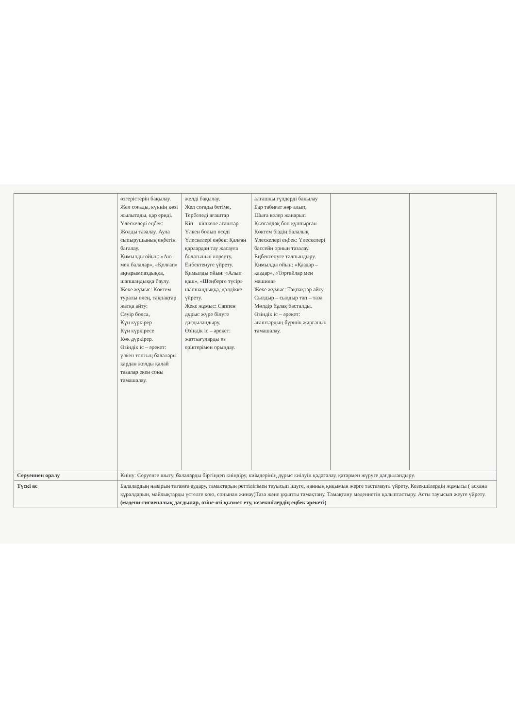| | өзгерістерін бақылау. Жел соғады, күннің көзі жылытады, қар ериді. Үлескелері еңбек: Жолды тазалау. Аула сыпырушының еңбегін бағалау. Қимылды ойын: «Аю мен балалар», «Қолғап» аңғарымпаздыққа, шапшаңдыққа баулу. Жеке жұмыс: Көктем туралы өлең, тақпақтар жатқа айту: Сәуір болса, Күн күркірер Күн күркіресе Көк дүркірер. Өзіндік іс – әрекет: үлкен топтың балалары қардан жолды қалай тазалар екен соны тамашалау. | желді бақылау. Жел соғады бетіме, Тербеледі ағаштар Кіп – кішкене ағаштар Үлкен болып өседі Үлескелері еңбек: Қалған қарлардан тау жасауға болатынын көрсету. Еңбектенуге үйрету. Қимылды ойын: «Алып қаш», «Шеңберге түсір» шапшаңдыққа, дәлдікке үйрету. Жеке жұмыс: Саппен дұрыс жүре білуге дағдыландыру. Өзіндік іс – әрекет: жаттығуларды өз еріктерімен орындау. | алғашқы гүлдерді бақылау Бар табиғат нәр алып, Шыға келер жанарып Қызғалдақ боп құлпырған Көктем біздің балалық Үлескелері еңбек: Үлескелері бассейн орнын тазалау. Еңбектенуге талпындыру. Қимылды ойын: «Қаздар – қаздар», «Торғайлар мен машина» Жеке жұмыс: Тақпақтар айту. Сылдыр – сылдыр тап – таза Мөлдір бұлақ басталды. Өзіндік іс – әрекет: ағаштардың бүршік жарғанын тамашалау. | | |
| Серуеннен оралу | Киіну: Серуенге шығу, балаларды біртіндеп киіндіру, киімдерінің дұрыс киілуін қадағалау, қатармен жүруге дағдыландыру. | | | | |
| Түскі ас | Балалардың назарын тағамға аудару, тамақтарын реттілігімен тауысып ішуге, нанның қиқымын жерге тастамауға үйрету. Кезекшілердің жұмысы ( асхана құралдарын, майлықтарды үстелге қою, соңынан жинау)Таза және ұқыпты тамақтану. Тамақтану мәдениетін қалыптастыру. Асты тауысып жеуге үйрету. (мәдени-гигиеналық дағдылар, өзіне-өзі қызмет ету, кезекшілердің еңбек әрекеті) | | | | |